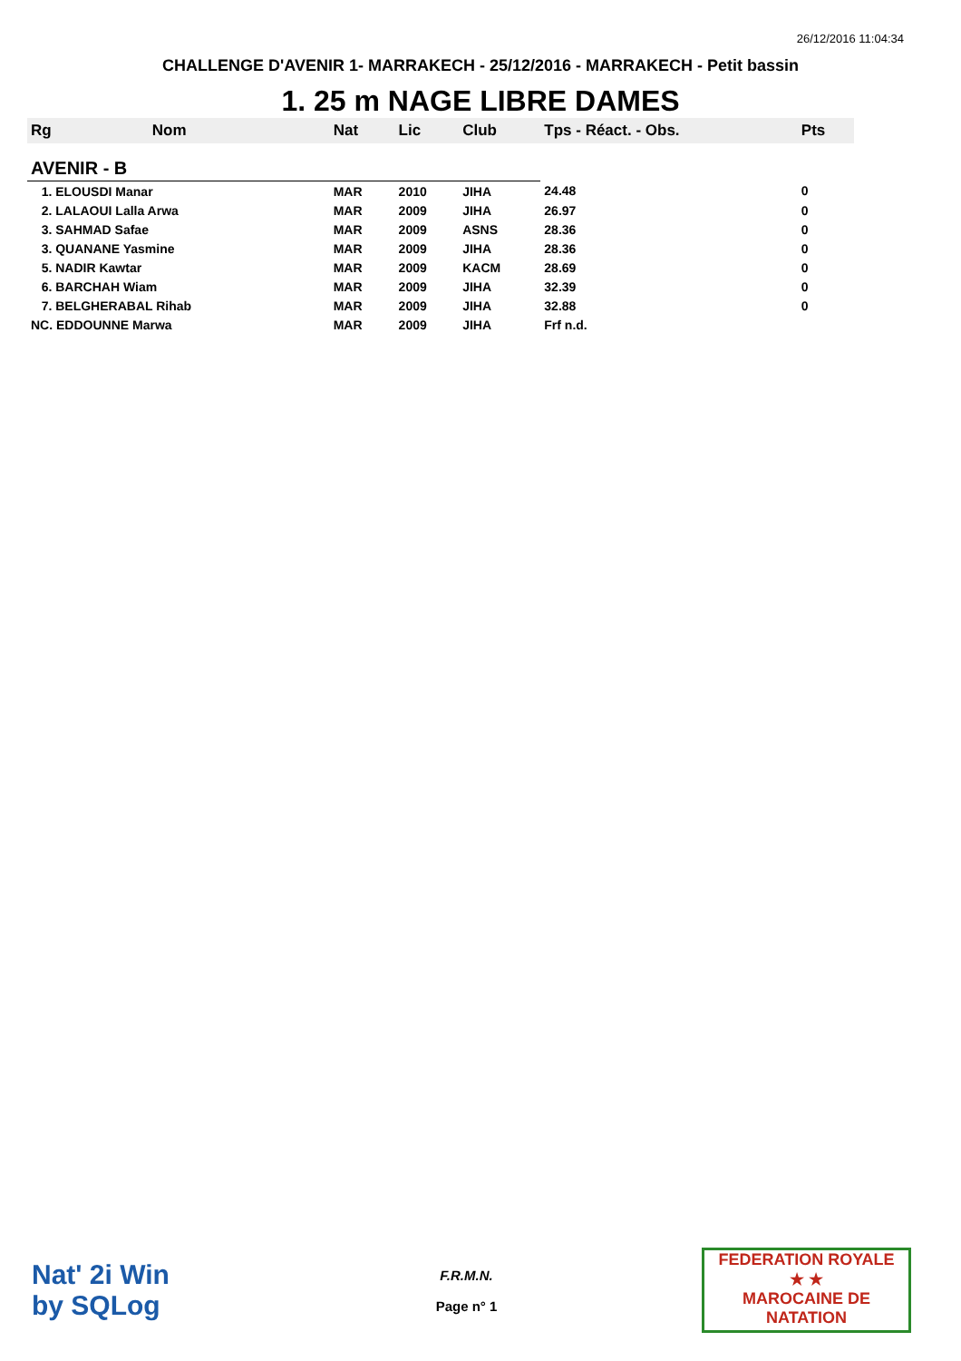26/12/2016 11:04:34
CHALLENGE D'AVENIR 1- MARRAKECH - 25/12/2016 - MARRAKECH - Petit bassin
1. 25 m NAGE LIBRE DAMES
| Rg | Nom | Nat | Lic | Club | Tps - Réact. - Obs. | Pts |
| --- | --- | --- | --- | --- | --- | --- |
| AVENIR - B | | | | | | |
| 1. ELOUSDI Manar | | MAR | 2010 | JIHA | 24.48 | 0 |
| 2. LALAOUI Lalla Arwa | | MAR | 2009 | JIHA | 26.97 | 0 |
| 3. SAHMAD Safae | | MAR | 2009 | ASNS | 28.36 | 0 |
| 3. QUANANE Yasmine | | MAR | 2009 | JIHA | 28.36 | 0 |
| 5. NADIR Kawtar | | MAR | 2009 | KACM | 28.69 | 0 |
| 6. BARCHAH Wiam | | MAR | 2009 | JIHA | 32.39 | 0 |
| 7. BELGHERABAL Rihab | | MAR | 2009 | JIHA | 32.88 | 0 |
| NC. EDDOUNNE Marwa | | MAR | 2009 | JIHA | Frf n.d. | |
Nat' 2i Win
by SQLog
F.R.M.N.
Page n° 1
FEDERATION ROYALE
★ ★
MAROCAINE DE NATATION